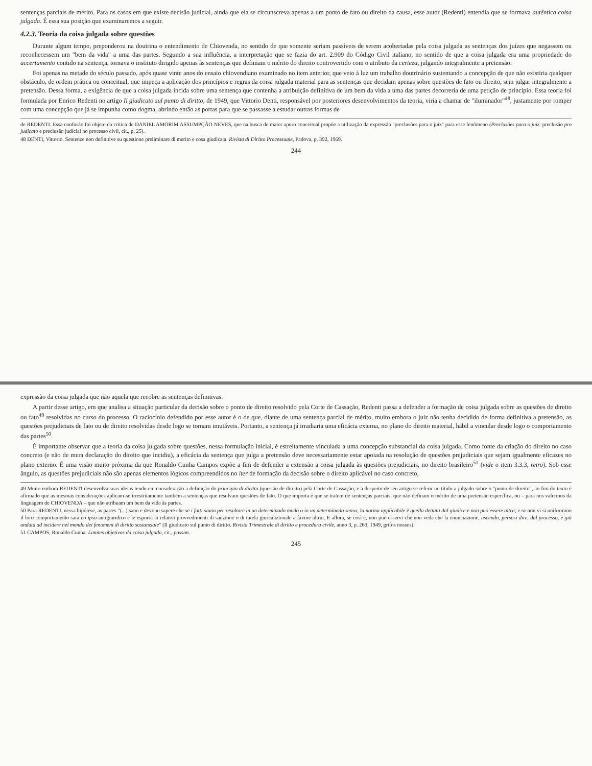sentenças parciais de mérito. Para os casos em que existe decisão judicial, ainda que ela se circunscreva apenas a um ponto de fato ou direito da causa, esse autor (Redenti) entendia que se formava autêntica coisa julgada. É essa sua posição que examinaremos a seguir.
4.2.3. Teoria da coisa julgada sobre questões
Durante algum tempo, preponderou na doutrina o entendimento de Chiovenda, no sentido de que somente seriam passíveis de serem acobertadas pela coisa julgada as sentenças dos juízes que negassem ou reconhecessem um "bem da vida" a uma das partes. Segundo a sua influência, a interpretação que se fazia do art. 2.909 do Código Civil italiano, no sentido de que a coisa julgada era uma propriedade do accertamento contido na sentença, tornava o instituto dirigido apenas às sentenças que definiam o mérito do direito controvertido com o atributo da certeza, julgando integralmente a pretensão.
Foi apenas na metade do século passado, após quase vinte anos do ensaio chiovendiano examinado no item anterior, que veio à luz um trabalho doutrinário sustentando a concepção de que não existiria qualquer obstáculo, de ordem prática ou conceitual, que impeça a aplicação dos princípios e regras da coisa julgada material para as sentenças que decidam apenas sobre questões de fato ou direito, sem julgar integralmente a pretensão. Dessa forma, a exigência de que a coisa julgada incida sobre uma sentença que contenha a atribuição definitiva de um bem da vida a uma das partes decorreria de uma petição de princípio. Essa teoria foi formulada por Enrico Redenti no artigo Il giudicato sul punto di diritto, de 1949, que Vittorio Denti, responsável por posteriores desenvolvimentos da teoria, viria a chamar de "iluminador"<sup>48</sup>, justamente por romper com uma concepção que já se impunha como dogma, abrindo então as portas para que se passasse a estudar outras formas de
de REDENTI. Essa confusão foi objeto da crítica de DANIEL AMORIM ASSUMPÇÃO NEVES, que na busca de maior apuro conceitual propõe a utilização da expressão "preclusões para o juiz" para esse fenômeno (Preclusões para o juiz: preclusão pro judicato e preclusão judicial no processo civil, cit., p. 25).
48 DENTI, Vittorio. Sentenze non definitive su questione preliminare di merito e cosa giudicata. Rivista di Diritto Processuale, Padova, p. 392, 1969.
244
expressão da coisa julgada que não aquela que recobre as sentenças definitivas.
A partir desse artigo, em que analisa a situação particular da decisão sobre o ponto de direito resolvido pela Corte de Cassação, Redenti passa a defender a formação de coisa julgada sobre as questões de direito ou fato<sup>49</sup> resolvidas no curso do processo. O raciocínio defendido por esse autor é o de que, diante de uma sentença parcial de mérito, muito embora o juiz não tenha decidido de forma definitiva a pretensão, as questões prejudiciais de fato ou de direito resolvidas desde logo se tornam imutáveis. Portanto, a sentença já irradiaria uma eficácia externa, no plano do direito material, hábil a vincular desde logo o comportamento das partes<sup>50</sup>.
É importante observar que a teoria da coisa julgada sobre questões, nessa formulação inicial, é estreitamente vinculada a uma concepção substancial da coisa julgada. Como fonte da criação do direito no caso concreto (e não de mera declaração do direito que incidiu), a eficácia da sentença que julga a pretensão deve necessariamente estar apoiada na resolução de questões prejudiciais que sejam igualmente eficazes no plano externo. É uma visão muito próxima da que Ronaldo Cunha Campos expõe a fim de defender a extensão a coisa julgada às questões prejudiciais, no direito brasileiro<sup>51</sup> (vide o item 3.3.3, retro). Sob esse ângulo, as questões prejudiciais não são apenas elementos lógicos compreendidos no iter de formação da decisão sobre o direito aplicável no caso concreto,
49 Muito embora REDENTI desenvolva suas ideias tendo em consideração a definição do principio di diritto (questão de direito) pela Corte de Cassação, e a despeito de seu artigo se referir no título a julgado sobre o "ponto de direito", ao fim do texto é afirmado que as mesmas considerações aplicam-se irrestritamente também a sentenças que resolvam questões de fato. O que importa é que se tratem de sentenças parciais, que não definam o mérito de uma pretensão específica, ou – para nos valermos da linguagem de CHIOVENDA – que não atribuam um bem da vida às partes.
50 Para REDENTI, nessa hipótese, as partes "(...) sano e devono sapere che se i fatti siano per resultare in un determinado modo o in un determinado senso, la norma applicabile è quella dettata dal giudice e non può essere altra; e se non vi si uniformino il loro comportamento sarà eo ipso antigiuridico e le esporrà ai relativi provvedimenti di sanzione o di tutela giurisdizionale a favore altrui. E allora, se così è, non può esservi che non veda che la enunciazione, uscendo, persosì dire, dal processo, è già andata ad incidere nel mondo dei fenomeni di diritto sostanziale" (Il giudicato sul punto di diritto. Rivista Trimestrale di diritto e procedura civile, anno 3, p. 263, 1949, grifos nossos).
51 CAMPOS, Ronaldo Cunha. Limites objetivos da coisa julgada, cit., passim.
245